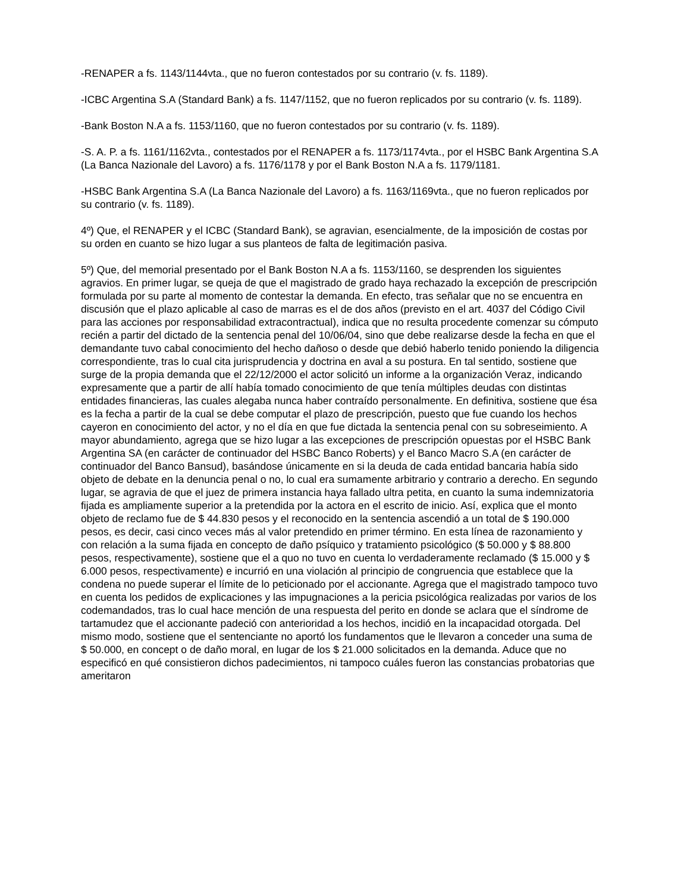-RENAPER a fs. 1143/1144vta., que no fueron contestados por su contrario (v. fs. 1189).
-ICBC Argentina S.A (Standard Bank) a fs. 1147/1152, que no fueron replicados por su contrario (v. fs. 1189).
-Bank Boston N.A a fs. 1153/1160, que no fueron contestados por su contrario (v. fs. 1189).
-S. A. P. a fs. 1161/1162vta., contestados por el RENAPER a fs. 1173/1174vta., por el HSBC Bank Argentina S.A (La Banca Nazionale del Lavoro) a fs. 1176/1178 y por el Bank Boston N.A a fs. 1179/1181.
-HSBC Bank Argentina S.A (La Banca Nazionale del Lavoro) a fs. 1163/1169vta., que no fueron replicados por su contrario (v. fs. 1189).
4º) Que, el RENAPER y el ICBC (Standard Bank), se agravian, esencialmente, de la imposición de costas por su orden en cuanto se hizo lugar a sus planteos de falta de legitimación pasiva.
5º) Que, del memorial presentado por el Bank Boston N.A a fs. 1153/1160, se desprenden los siguientes agravios. En primer lugar, se queja de que el magistrado de grado haya rechazado la excepción de prescripción formulada por su parte al momento de contestar la demanda. En efecto, tras señalar que no se encuentra en discusión que el plazo aplicable al caso de marras es el de dos años (previsto en el art. 4037 del Código Civil para las acciones por responsabilidad extracontractual), indica que no resulta procedente comenzar su cómputo recién a partir del dictado de la sentencia penal del 10/06/04, sino que debe realizarse desde la fecha en que el demandante tuvo cabal conocimiento del hecho dañoso o desde que debió haberlo tenido poniendo la diligencia correspondiente, tras lo cual cita jurisprudencia y doctrina en aval a su postura. En tal sentido, sostiene que surge de la propia demanda que el 22/12/2000 el actor solicitó un informe a la organización Veraz, indicando expresamente que a partir de allí había tomado conocimiento de que tenía múltiples deudas con distintas entidades financieras, las cuales alegaba nunca haber contraído personalmente. En definitiva, sostiene que ésa es la fecha a partir de la cual se debe computar el plazo de prescripción, puesto que fue cuando los hechos cayeron en conocimiento del actor, y no el día en que fue dictada la sentencia penal con su sobreseimiento. A mayor abundamiento, agrega que se hizo lugar a las excepciones de prescripción opuestas por el HSBC Bank Argentina SA (en carácter de continuador del HSBC Banco Roberts) y el Banco Macro S.A (en carácter de continuador del Banco Bansud), basándose únicamente en si la deuda de cada entidad bancaria había sido objeto de debate en la denuncia penal o no, lo cual era sumamente arbitrario y contrario a derecho. En segundo lugar, se agravia de que el juez de primera instancia haya fallado ultra petita, en cuanto la suma indemnizatoria fijada es ampliamente superior a la pretendida por la actora en el escrito de inicio. Así, explica que el monto objeto de reclamo fue de $ 44.830 pesos y el reconocido en la sentencia ascendió a un total de $ 190.000 pesos, es decir, casi cinco veces más al valor pretendido en primer término. En esta línea de razonamiento y con relación a la suma fijada en concepto de daño psíquico y tratamiento psicológico ($ 50.000 y $ 88.800 pesos, respectivamente), sostiene que el a quo no tuvo en cuenta lo verdaderamente reclamado ($ 15.000 y $ 6.000 pesos, respectivamente) e incurrió en una violación al principio de congruencia que establece que la condena no puede superar el límite de lo peticionado por el accionante. Agrega que el magistrado tampoco tuvo en cuenta los pedidos de explicaciones y las impugnaciones a la pericia psicológica realizadas por varios de los codemandados, tras lo cual hace mención de una respuesta del perito en donde se aclara que el síndrome de tartamudez que el accionante padeció con anterioridad a los hechos, incidió en la incapacidad otorgada. Del mismo modo, sostiene que el sentenciante no aportó los fundamentos que le llevaron a conceder una suma de $ 50.000, en concept o de daño moral, en lugar de los $ 21.000 solicitados en la demanda. Aduce que no especificó en qué consistieron dichos padecimientos, ni tampoco cuáles fueron las constancias probatorias que ameritaron